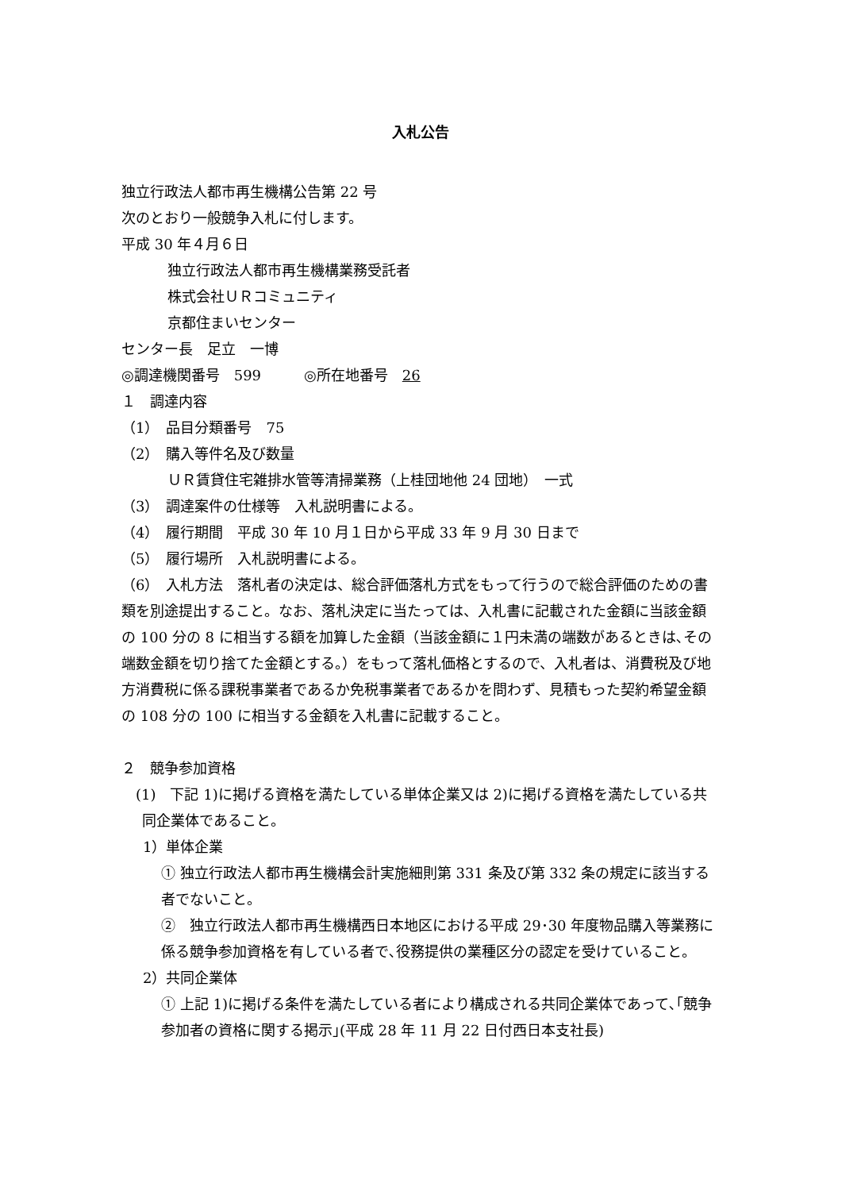入札公告
独立行政法人都市再生機構公告第 22 号
次のとおり一般競争入札に付します。
平成 30 年４月６日
独立行政法人都市再生機構業務受託者
株式会社ＵＲコミュニティ
京都住まいセンター
センター長　足立　一博
◎調達機関番号　599　　　◎所在地番号　26
１　調達内容
（1）　品目分類番号　75
（2）　購入等件名及び数量
ＵＲ賃貸住宅雑排水管等清掃業務（上桂団地他 24 団地）　一式
（3）　調達案件の仕様等　入札説明書による。
（4）　履行期間　平成 30 年 10 月１日から平成 33 年 9 月 30 日まで
（5）　履行場所　入札説明書による。
（6）　入札方法　落札者の決定は、総合評価落札方式をもって行うので総合評価のための書類を別途提出すること。なお、落札決定に当たっては、入札書に記載された金額に当該金額の 100 分の 8 に相当する額を加算した金額（当該金額に１円未満の端数があるときは､その端数金額を切り捨てた金額とする。）をもって落札価格とするので、入札者は、消費税及び地方消費税に係る課税事業者であるか免税事業者であるかを問わず、見積もった契約希望金額の 108 分の 100 に相当する金額を入札書に記載すること。
２　競争参加資格
(1)　下記 1)に掲げる資格を満たしている単体企業又は 2)に掲げる資格を満たしている共同企業体であること。
1）単体企業
① 独立行政法人都市再生機構会計実施細則第 331 条及び第 332 条の規定に該当する者でないこと。
②　独立行政法人都市再生機構西日本地区における平成 29･30 年度物品購入等業務に係る競争参加資格を有している者で､役務提供の業種区分の認定を受けていること。
2）共同企業体
① 上記 1)に掲げる条件を満たしている者により構成される共同企業体であって､｢競争参加者の資格に関する掲示｣(平成 28 年 11 月 22 日付西日本支社長)